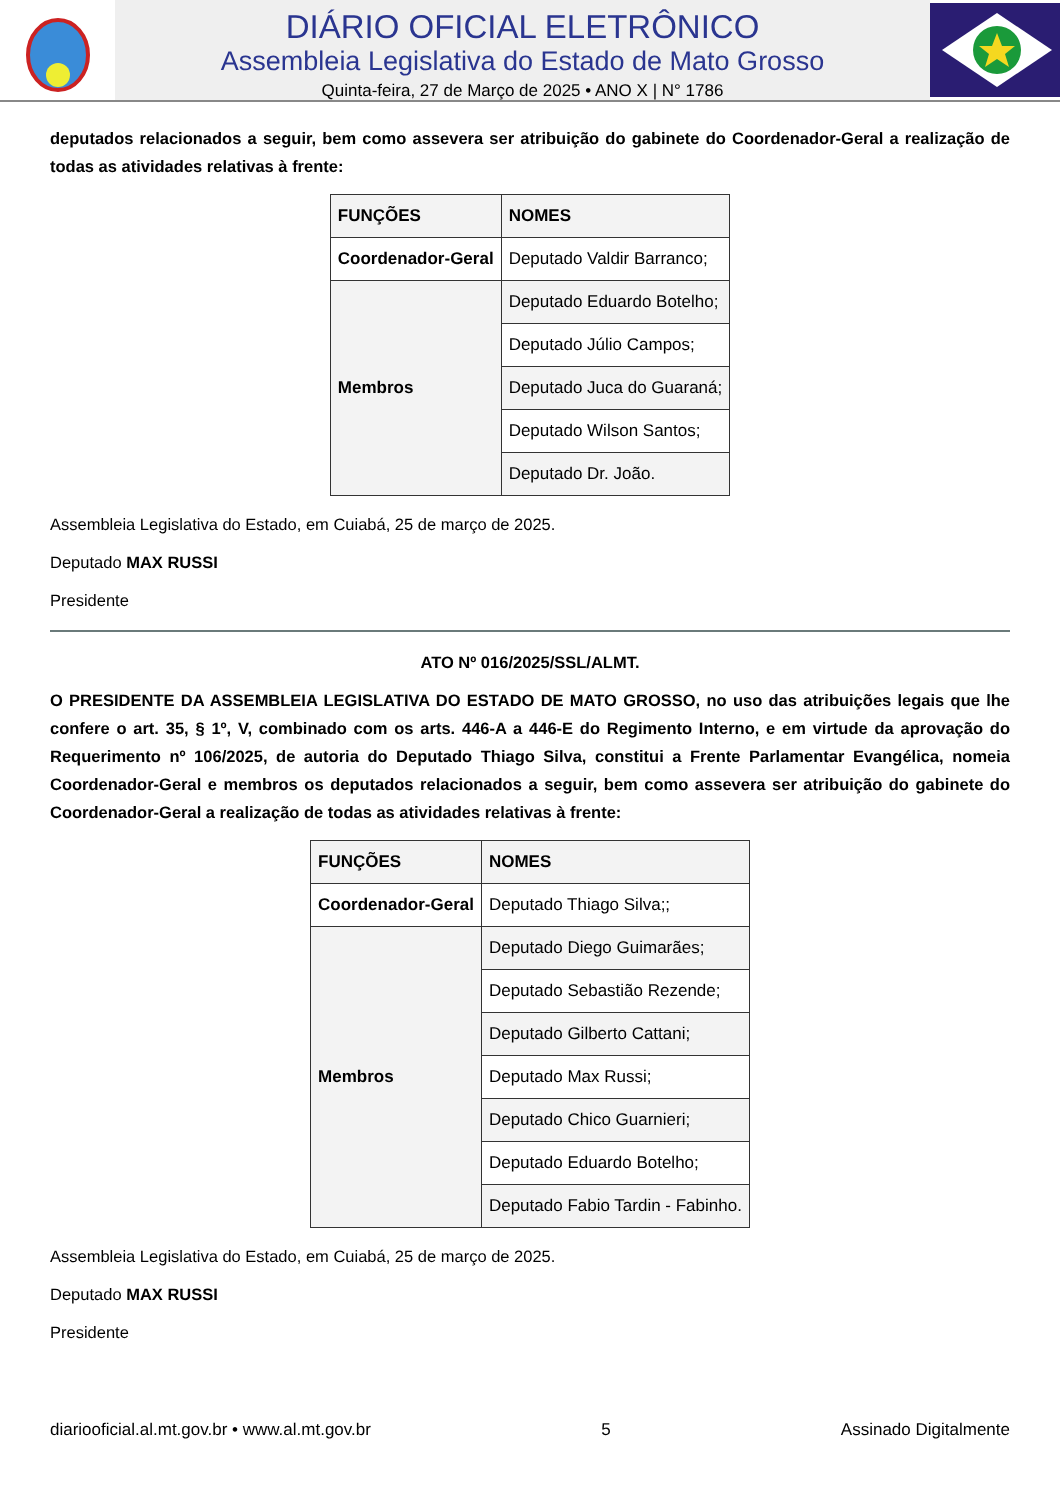DIÁRIO OFICIAL ELETRÔNICO
Assembleia Legislativa do Estado de Mato Grosso
Quinta-feira, 27 de Março de 2025 • ANO X | N° 1786
deputados relacionados a seguir, bem como assevera ser atribuição do gabinete do Coordenador-Geral a realiza­ção de todas as atividades relativas à frente:
| FUNÇÕES | NOMES |
| --- | --- |
| Coordenador-Geral | Deputado Valdir Barranco; |
| Membros | Deputado Eduardo Botelho; |
| | Deputado Júlio Campos; |
| | Deputado Juca do Guaraná; |
| | Deputado Wilson Santos; |
| | Deputado Dr. João. |
Assembleia Legislativa do Estado, em Cuiabá, 25 de março de 2025.
Deputado MAX RUSSI
Presidente
ATO Nº 016/2025/SSL/ALMT.
O PRESIDENTE DA ASSEMBLEIA LEGISLATIVA DO ESTADO DE MATO GROSSO, no uso das atribuições legais que lhe confere o art. 35, § 1º, V, combinado com os arts. 446-A a 446-E do Regimento Interno, e em virtude da aprovação do Requerimento nº 106/2025, de autoria do Deputado Thiago Silva, constitui a Frente Parlamentar Evangélica, nomeia Coordenador-Geral e membros os deputados relacionados a seguir, bem como assevera ser atribuição do gabinete do Coordenador-Geral a realização de todas as atividades relativas à frente:
| FUNÇÕES | NOMES |
| --- | --- |
| Coordenador-Geral | Deputado Thiago Silva;; |
| Membros | Deputado Diego Guimarães; |
| | Deputado Sebastião Rezende; |
| | Deputado Gilberto Cattani; |
| | Deputado Max Russi; |
| | Deputado Chico Guarnieri; |
| | Deputado Eduardo Botelho; |
| | Deputado Fabio Tardin - Fabinho. |
Assembleia Legislativa do Estado, em Cuiabá, 25 de março de 2025.
Deputado MAX RUSSI
Presidente
diariooficial.al.mt.gov.br • www.al.mt.gov.br 5 Assinado Digitalmente